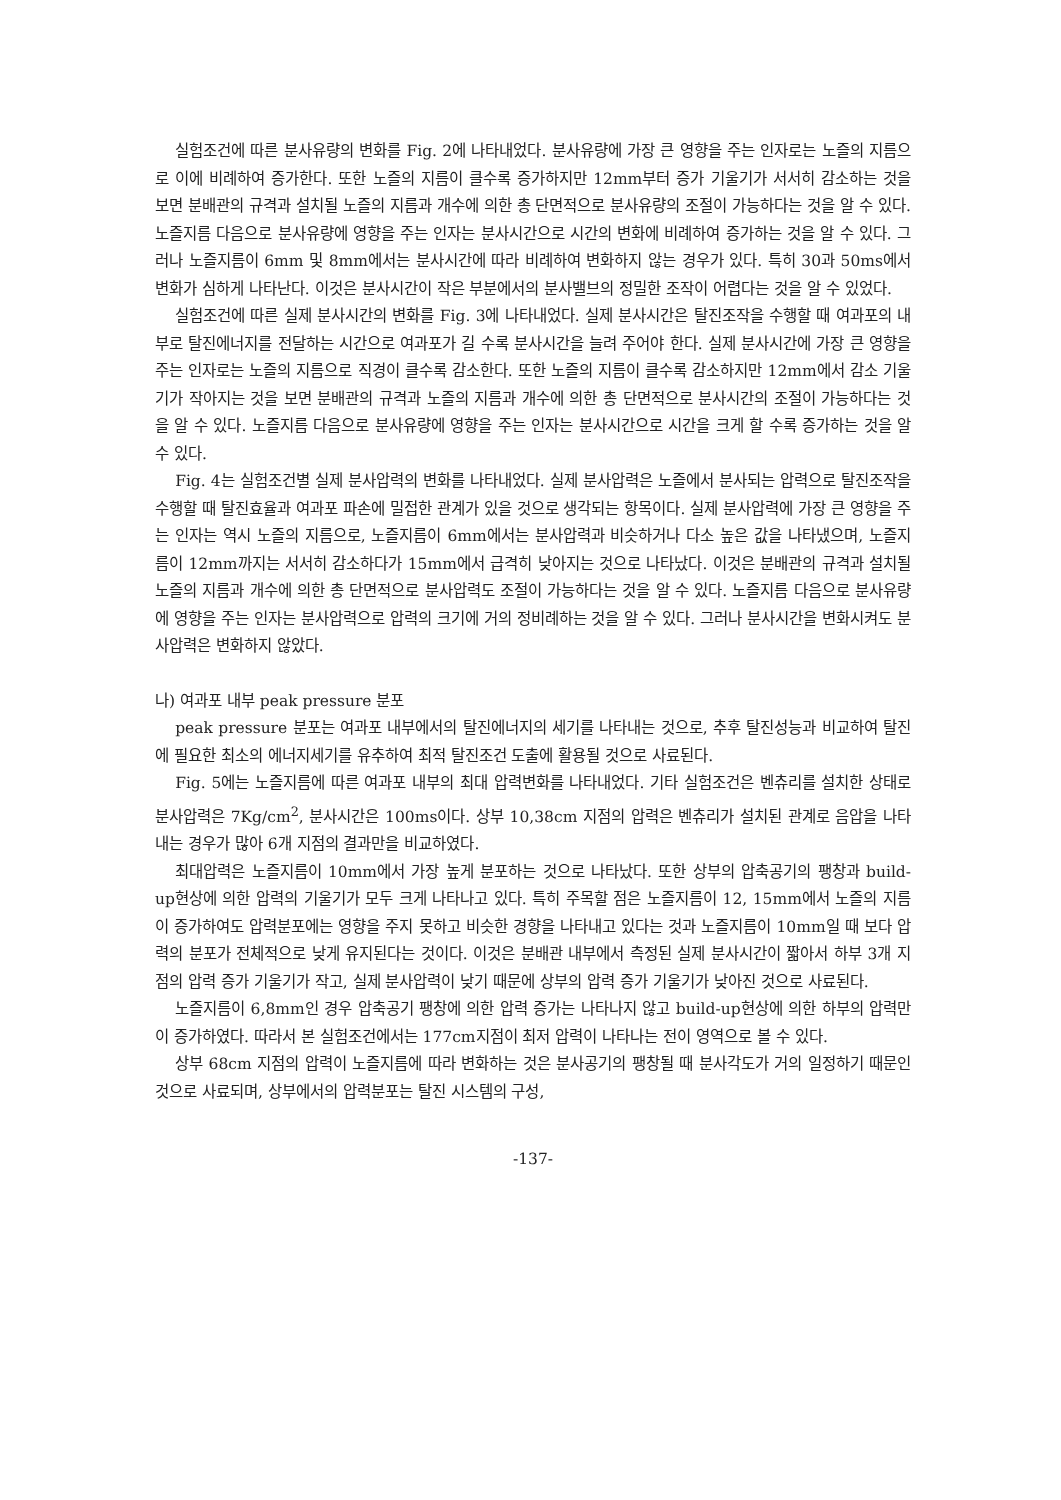실험조건에 따른 분사유량의 변화를 Fig. 2에 나타내었다. 분사유량에 가장 큰 영향을 주는 인자로는 노즐의 지름으로 이에 비례하여 증가한다. 또한 노즐의 지름이 클수록 증가하지만 12mm부터 증가 기울기가 서서히 감소하는 것을 보면 분배관의 규격과 설치될 노즐의 지름과 개수에 의한 총 단면적으로 분사유량의 조절이 가능하다는 것을 알 수 있다. 노즐지름 다음으로 분사유량에 영향을 주는 인자는 분사시간으로 시간의 변화에 비례하여 증가하는 것을 알 수 있다. 그러나 노즐지름이 6mm 및 8mm에서는 분사시간에 따라 비례하여 변화하지 않는 경우가 있다. 특히 30과 50ms에서 변화가 심하게 나타난다. 이것은 분사시간이 작은 부분에서의 분사밸브의 정밀한 조작이 어렵다는 것을 알 수 있었다.
실험조건에 따른 실제 분사시간의 변화를 Fig. 3에 나타내었다. 실제 분사시간은 탈진조작을 수행할 때 여과포의 내부로 탈진에너지를 전달하는 시간으로 여과포가 길 수록 분사시간을 늘려 주어야 한다. 실제 분사시간에 가장 큰 영향을 주는 인자로는 노즐의 지름으로 직경이 클수록 감소한다. 또한 노즐의 지름이 클수록 감소하지만 12mm에서 감소 기울기가 작아지는 것을 보면 분배관의 규격과 노즐의 지름과 개수에 의한 총 단면적으로 분사시간의 조절이 가능하다는 것을 알 수 있다. 노즐지름 다음으로 분사유량에 영향을 주는 인자는 분사시간으로 시간을 크게 할 수록 증가하는 것을 알 수 있다.
Fig. 4는 실험조건별 실제 분사압력의 변화를 나타내었다. 실제 분사압력은 노즐에서 분사되는 압력으로 탈진조작을 수행할 때 탈진효율과 여과포 파손에 밀접한 관계가 있을 것으로 생각되는 항목이다. 실제 분사압력에 가장 큰 영향을 주는 인자는 역시 노즐의 지름으로, 노즐지름이 6mm에서는 분사압력과 비슷하거나 다소 높은 값을 나타냈으며, 노즐지름이 12mm까지는 서서히 감소하다가 15mm에서 급격히 낮아지는 것으로 나타났다. 이것은 분배관의 규격과 설치될 노즐의 지름과 개수에 의한 총 단면적으로 분사압력도 조절이 가능하다는 것을 알 수 있다. 노즐지름 다음으로 분사유량에 영향을 주는 인자는 분사압력으로 압력의 크기에 거의 정비례하는 것을 알 수 있다. 그러나 분사시간을 변화시켜도 분사압력은 변화하지 않았다.
나) 여과포 내부 peak pressure 분포
peak pressure 분포는 여과포 내부에서의 탈진에너지의 세기를 나타내는 것으로, 추후 탈진성능과 비교하여 탈진에 필요한 최소의 에너지세기를 유추하여 최적 탈진조건 도출에 활용될 것으로 사료된다.
Fig. 5에는 노즐지름에 따른 여과포 내부의 최대 압력변화를 나타내었다. 기타 실험조건은 벤츄리를 설치한 상태로 분사압력은 7Kg/cm<sup>2</sup>, 분사시간은 100ms이다. 상부 10,38cm 지점의 압력은 벤츄리가 설치된 관계로 음압을 나타내는 경우가 많아 6개 지점의 결과만을 비교하였다.
최대압력은 노즐지름이 10mm에서 가장 높게 분포하는 것으로 나타났다. 또한 상부의 압축공기의 팽창과 build-up현상에 의한 압력의 기울기가 모두 크게 나타나고 있다. 특히 주목할 점은 노즐지름이 12, 15mm에서 노즐의 지름이 증가하여도 압력분포에는 영향을 주지 못하고 비슷한 경향을 나타내고 있다는 것과 노즐지름이 10mm일 때 보다 압력의 분포가 전체적으로 낮게 유지된다는 것이다. 이것은 분배관 내부에서 측정된 실제 분사시간이 짧아서 하부 3개 지점의 압력 증가 기울기가 작고, 실제 분사압력이 낮기 때문에 상부의 압력 증가 기울기가 낮아진 것으로 사료된다.
노즐지름이 6,8mm인 경우 압축공기 팽창에 의한 압력 증가는 나타나지 않고 build-up현상에 의한 하부의 압력만이 증가하였다. 따라서 본 실험조건에서는 177cm지점이 최저 압력이 나타나는 전이 영역으로 볼 수 있다.
상부 68cm 지점의 압력이 노즐지름에 따라 변화하는 것은 분사공기의 팽창될 때 분사각도가 거의 일정하기 때문인 것으로 사료되며, 상부에서의 압력분포는 탈진 시스템의 구성,
-137-